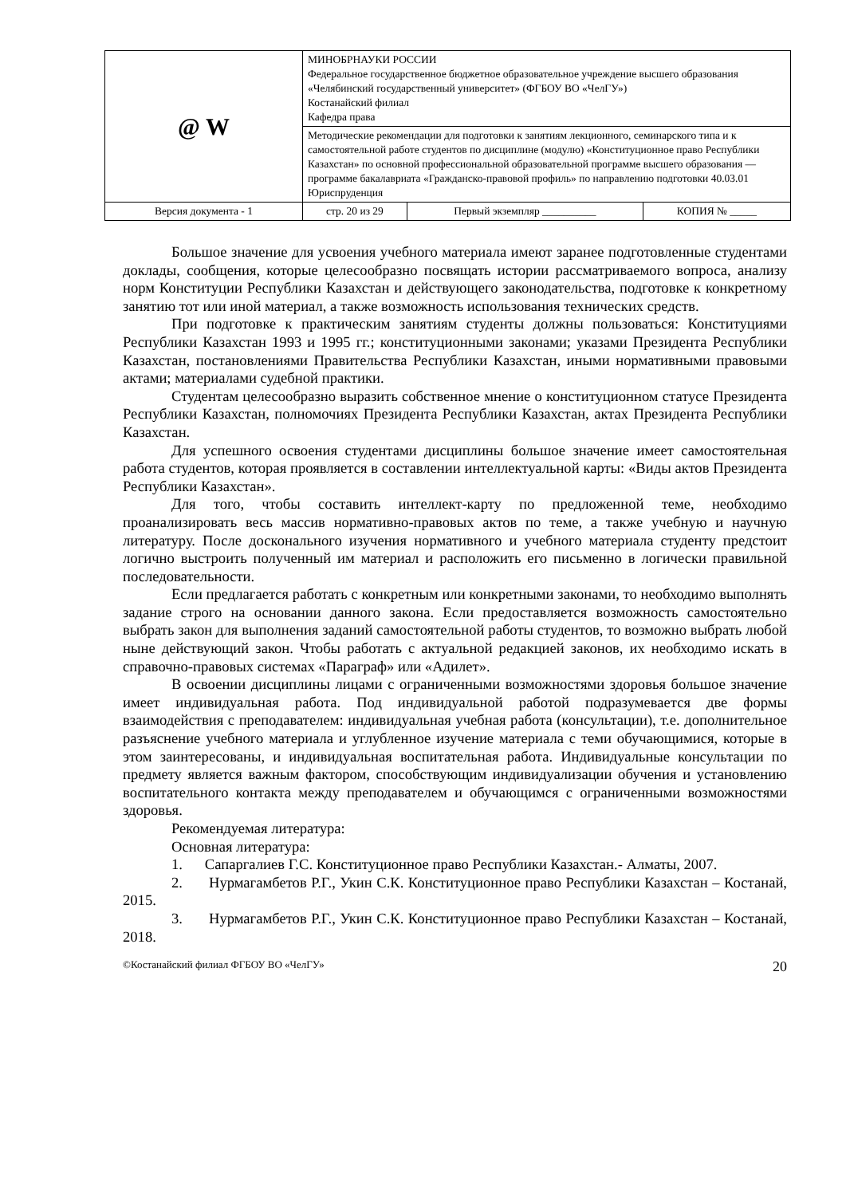| @ W | МИНОБРНАУКИ РОССИИ Федеральное государственное бюджетное образовательное учреждение высшего образования «Челябинский государственный университет» (ФГБОУ ВО «ЧелГУ») Костанайский филиал Кафедра права | | |
| | Методические рекомендации для подготовки к занятиям лекционного, семинарского типа и к самостоятельной работе студентов по дисциплине (модулю) «Конституционное право Республики Казахстан» по основной профессиональной образовательной программе высшего образования — программе бакалавриата «Гражданско-правовой профиль» по направлению подготовки 40.03.01 Юриспруденция | | |
| Версия документа - 1 | стр. 20 из 29 | Первый экземпляр __________ | КОПИЯ № _____ |
Большое значение для усвоения учебного материала имеют заранее подготовленные студентами доклады, сообщения, которые целесообразно посвящать истории рассматриваемого вопроса, анализу норм Конституции Республики Казахстан и действующего законодательства, подготовке к конкретному занятию тот или иной материал, а также возможность использования технических средств.
При подготовке к практическим занятиям студенты должны пользоваться: Конституциями Республики Казахстан 1993 и 1995 гг.; конституционными законами; указами Президента Республики Казахстан, постановлениями Правительства Республики Казахстан, иными нормативными правовыми актами; материалами судебной практики.
Студентам целесообразно выразить собственное мнение о конституционном статусе Президента Республики Казахстан, полномочиях Президента Республики Казахстан, актах Президента Республики Казахстан.
Для успешного освоения студентами дисциплины большое значение имеет самостоятельная работа студентов, которая проявляется в составлении интеллектуальной карты: «Виды актов Президента Республики Казахстан».
Для того, чтобы составить интеллект-карту по предложенной теме, необходимо проанализировать весь массив нормативно-правовых актов по теме, а также учебную и научную литературу. После досконального изучения нормативного и учебного материала студенту предстоит логично выстроить полученный им материал и расположить его письменно в логически правильной последовательности.
Если предлагается работать с конкретным или конкретными законами, то необходимо выполнять задание строго на основании данного закона. Если предоставляется возможность самостоятельно выбрать закон для выполнения заданий самостоятельной работы студентов, то возможно выбрать любой ныне действующий закон. Чтобы работать с актуальной редакцией законов, их необходимо искать в справочно-правовых системах «Параграф» или «Адилет».
В освоении дисциплины лицами с ограниченными возможностями здоровья большое значение имеет индивидуальная работа. Под индивидуальной работой подразумевается две формы взаимодействия с преподавателем: индивидуальная учебная работа (консультации), т.е. дополнительное разъяснение учебного материала и углубленное изучение материала с теми обучающимися, которые в этом заинтересованы, и индивидуальная воспитательная работа. Индивидуальные консультации по предмету является важным фактором, способствующим индивидуализации обучения и установлению воспитательного контакта между преподавателем и обучающимся с ограниченными возможностями здоровья.
Рекомендуемая литература:
Основная литература:
1. Сапаргалиев Г.С. Конституционное право Республики Казахстан.- Алматы, 2007.
2. Нурмагамбетов Р.Г., Укин С.К. Конституционное право Республики Казахстан – Костанай, 2015.
3. Нурмагамбетов Р.Г., Укин С.К. Конституционное право Республики Казахстан – Костанай, 2018.
©Костанайский филиал ФГБОУ ВО «ЧелГУ» 20